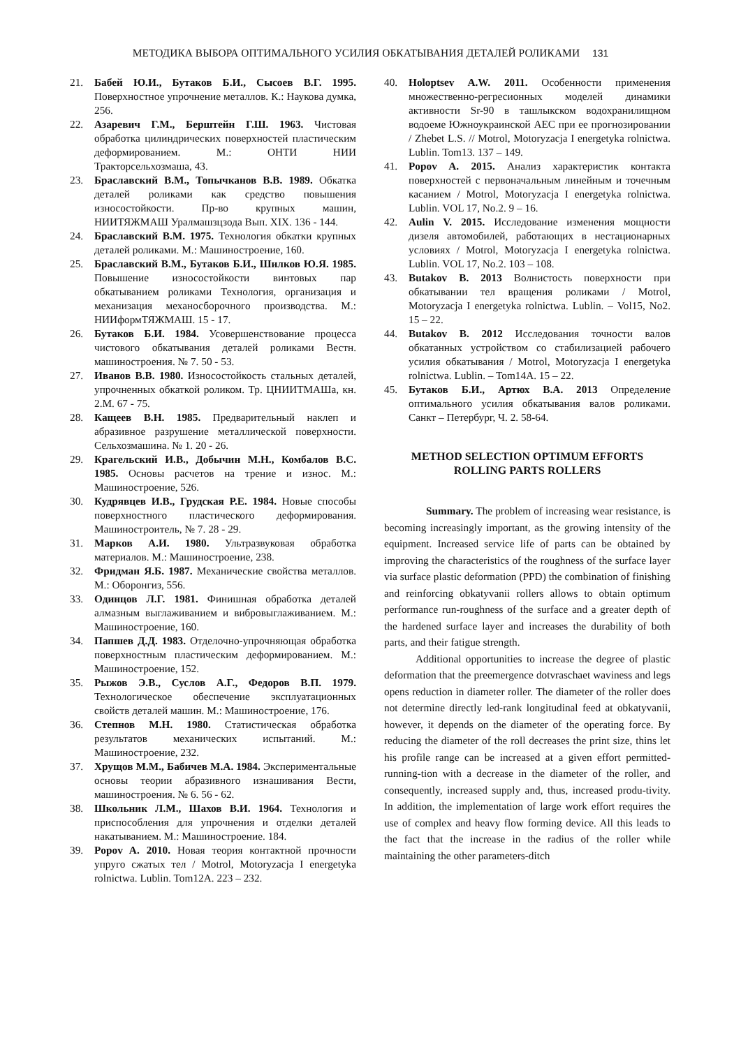МЕТОДИКА ВЫБОРА ОПТИМАЛЬНОГО УСИЛИЯ ОБКАТЫВАНИЯ ДЕТАЛЕЙ РОЛИКАМИ 131
21. Бабей Ю.И., Бутаков Б.И., Сысоев В.Г. 1995. Поверхностное упрочнение металлов. К.: Наукова думка, 256.
22. Азаревич Г.М., Берштейн Г.Ш. 1963. Чистовая обработка цилиндрических поверхностей пластическим деформированием. М.: ОНТИ НИИ Тракторсельхозмаша, 43.
23. Браславский В.М., Топычканов В.В. 1989. Обкатка деталей роликами как средство повышения износостойкости. Пр-во крупных машин, НИИТЯЖМАШ Уралмашзцзода Вып. XIX. 136 - 144.
24. Браславский В.М. 1975. Технология обкатки крупных деталей роликами. М.: Машиностроение, 160.
25. Браславский В.М., Бутаков Б.И., Шилков Ю.Я. 1985. Повышение износостойкости винтовых пар обкатыванием роликами Технология, организация и механизация механосборочного производства. М.: НИИформТЯЖМАШ. 15 - 17.
26. Бутаков Б.И. 1984. Усовершенствование процесса чистового обкатывания деталей роликами Вестн. машиностроения. № 7. 50 - 53.
27. Иванов В.В. 1980. Износостойкость стальных деталей, упрочненных обкаткой роликом. Тр. ЦНИИТМАШа, кн. 2.М. 67 - 75.
28. Кащеев В.Н. 1985. Предварительный наклеп и абразивное разрушение металлической поверхности. Сельхозмашина. № 1. 20 - 26.
29. Крагельский И.В., Добычин М.Н., Комбалов В.С. 1985. Основы расчетов на трение и износ. М.: Машиностроение, 526.
30. Кудрявцев И.В., Грудская Р.Е. 1984. Новые способы поверхностного пластического деформирования. Машиностроитель, № 7. 28 - 29.
31. Марков А.И. 1980. Ультразвуковая обработка материалов. М.: Машиностроение, 238.
32. Фридман Я.Б. 1987. Механические свойства металлов. М.: Оборонгиз, 556.
33. Одинцов Л.Г. 1981. Финишная обработка деталей алмазным выглаживанием и вибровыглаживанием. М.: Машиностроение, 160.
34. Папшев Д.Д. 1983. Отделочно-упрочняющая обработка поверхностным пластическим деформированием. М.: Машиностроение, 152.
35. Рыжов Э.В., Суслов А.Г., Федоров В.П. 1979. Технологическое обеспечение эксплуатационных свойств деталей машин. М.: Машиностроение, 176.
36. Степнов М.Н. 1980. Статистическая обработка результатов механических испытаний. М.: Машиностроение, 232.
37. Хрущов М.М., Бабичев М.А. 1984. Экспериментальные основы теории абразивного изнашивания Вести, машиностроения. № 6. 56 - 62.
38. Школьник Л.М., Шахов В.И. 1964. Технология и приспособления для упрочнения и отделки деталей накатыванием. М.: Машиностроение. 184.
39. Popov A. 2010. Новая теория контактной прочности упруго сжатых тел / Motrol, Motoryzacja I energetyka rolnictwa. Lublin. Tom12A. 223 – 232.
40. Holoptsev A.W. 2011. Особенности применения множественно-регресионных моделей динамики активности Sr-90 в ташлыкском водохранилищном водоеме Южноукраинской АЕС при ее прогнозировании / Zhebet L.S. // Motrol, Motoryzacja I energetyka rolnictwa. Lublin. Tom13. 137 – 149.
41. Popov A. 2015. Анализ характеристик контакта поверхностей с первоначальным линейным и точечным касанием / Motrol, Motoryzacja I energetyka rolnictwa. Lublin. VOL 17, No.2. 9 – 16.
42. Aulin V. 2015. Исследование изменения мощности дизеля автомобилей, работающих в нестационарных условиях / Motrol, Motoryzacja I energetyka rolnictwa. Lublin. VOL 17, No.2. 103 – 108.
43. Butakov B. 2013 Волнистость поверхности при обкатывании тел вращения роликами / Motrol, Motoryzacja I energetyka rolnictwa. Lublin. – Vol15, No2. 15 – 22.
44. Butakov B. 2012 Исследования точности валов обкатанных устройством со стабилизацией рабочего усилия обкатывания / Motrol, Motoryzacja I energetyka rolnictwa. Lublin. – Tom14A. 15 – 22.
45. Бутаков Б.И., Артюх В.А. 2013 Определение оптимального усилия обкатывания валов роликами. Санкт – Петербург, Ч. 2. 58-64.
METHOD SELECTION OPTIMUM EFFORTS
ROLLING PARTS ROLLERS
Summary. The problem of increasing wear resistance, is becoming increasingly important, as the growing intensity of the equipment. Increased service life of parts can be obtained by improving the characteristics of the roughness of the surface layer via surface plastic deformation (PPD) the combination of finishing and reinforcing obkatyvanii rollers allows to obtain optimum performance run-roughness of the surface and a greater depth of the hardened surface layer and increases the durability of both parts, and their fatigue strength.
Additional opportunities to increase the degree of plastic deformation that the preemergence dotvraschaet waviness and legs opens reduction in diameter roller. The diameter of the roller does not determine directly led-rank longitudinal feed at obkatyvanii, however, it depends on the diameter of the operating force. By reducing the diameter of the roll decreases the print size, thins let his profile range can be increased at a given effort permitted-running-tion with a decrease in the diameter of the roller, and consequently, increased supply and, thus, increased produ-tivity. In addition, the implementation of large work effort requires the use of complex and heavy flow forming device. All this leads to the fact that the increase in the radius of the roller while maintaining the other parameters-ditch